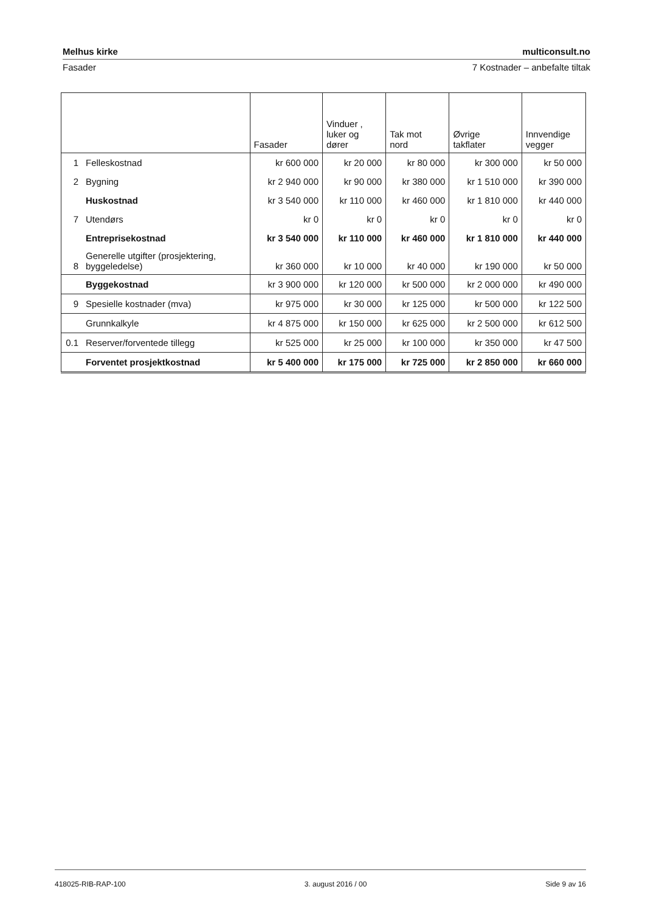Melhus kirke multiconsult.no
Fasader 7 Kostnader – anbefalte tiltak
| | | Fasader | Vinduer , luker og dører | Tak mot nord | Øvrige takflater | Innvendige vegger |
| --- | --- | --- | --- | --- | --- | --- |
| 1 | Felleskostnad | kr 600 000 | kr 20 000 | kr 80 000 | kr 300 000 | kr 50 000 |
| 2 | Bygning | kr 2 940 000 | kr 90 000 | kr 380 000 | kr 1 510 000 | kr 390 000 |
| | Huskostnad | kr 3 540 000 | kr 110 000 | kr 460 000 | kr 1 810 000 | kr 440 000 |
| 7 | Utendørs | kr 0 | kr 0 | kr 0 | kr 0 | kr 0 |
| | Entreprisekostnad | kr 3 540 000 | kr 110 000 | kr 460 000 | kr 1 810 000 | kr 440 000 |
| 8 | Generelle utgifter (prosjektering, byggeledelse) | kr 360 000 | kr 10 000 | kr 40 000 | kr 190 000 | kr 50 000 |
| | Byggekostnad | kr 3 900 000 | kr 120 000 | kr 500 000 | kr 2 000 000 | kr 490 000 |
| 9 | Spesielle kostnader (mva) | kr 975 000 | kr 30 000 | kr 125 000 | kr 500 000 | kr 122 500 |
| | Grunnkalkyle | kr 4 875 000 | kr 150 000 | kr 625 000 | kr 2 500 000 | kr 612 500 |
| 0.1 | Reserver/forventede tillegg | kr 525 000 | kr 25 000 | kr 100 000 | kr 350 000 | kr 47 500 |
| | Forventet prosjektkostnad | kr 5 400 000 | kr 175 000 | kr 725 000 | kr 2 850 000 | kr 660 000 |
418025-RIB-RAP-100 3. august 2016 / 00 Side 9 av 16